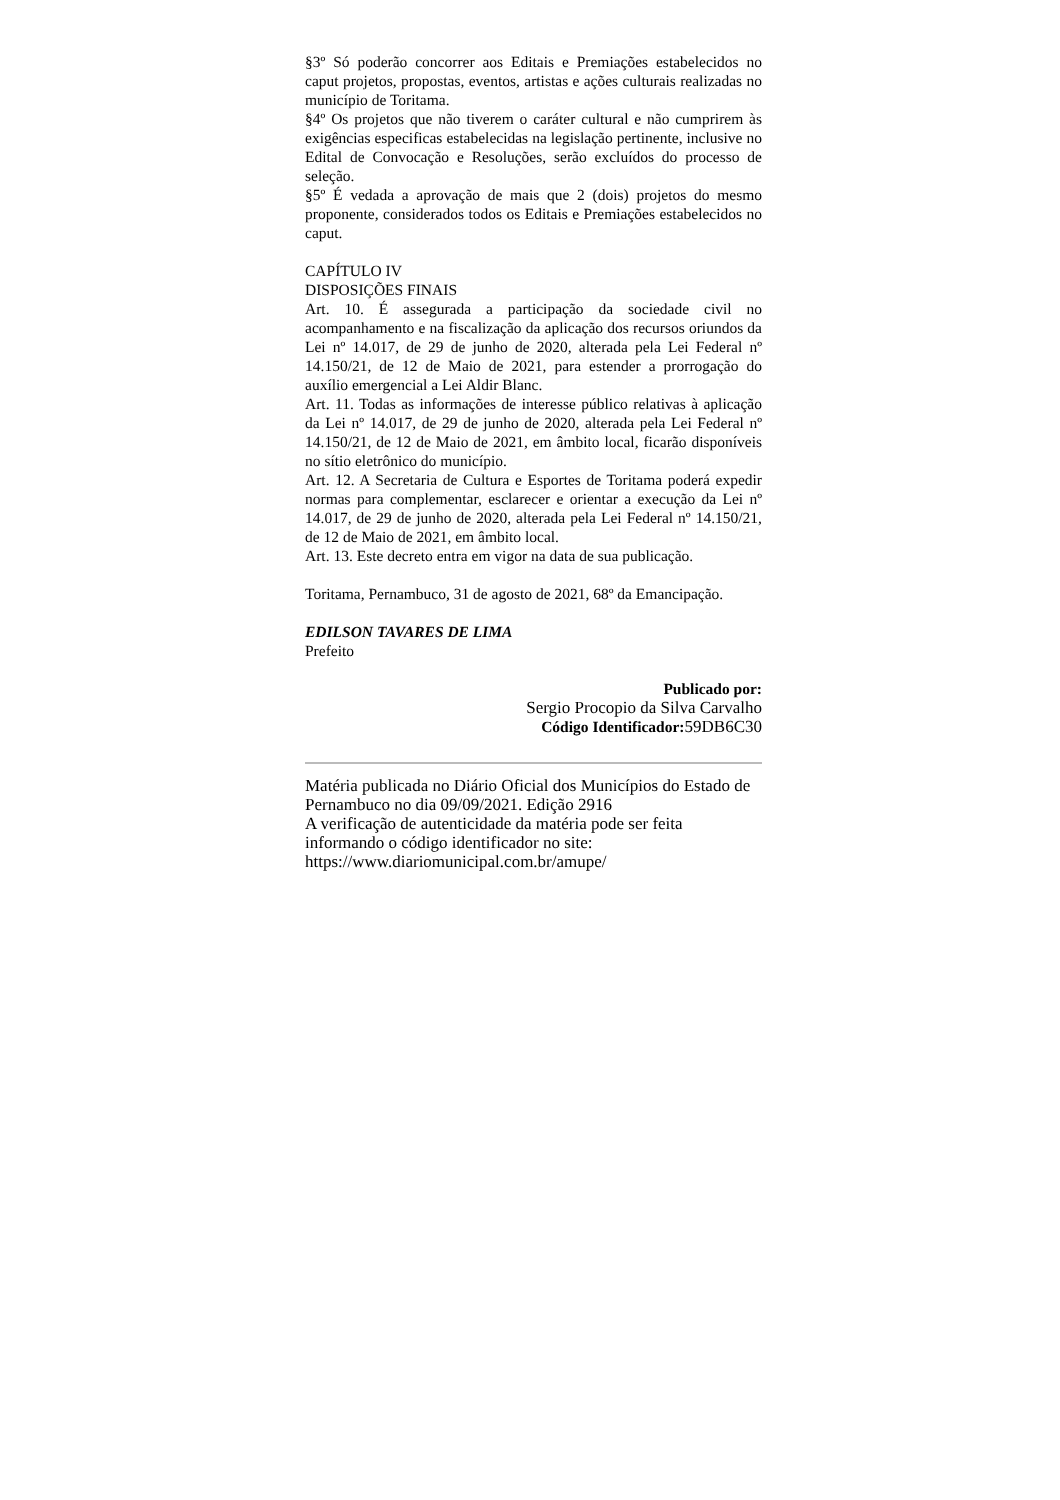§3º Só poderão concorrer aos Editais e Premiações estabelecidos no caput projetos, propostas, eventos, artistas e ações culturais realizadas no município de Toritama.
§4º Os projetos que não tiverem o caráter cultural e não cumprirem às exigências especificas estabelecidas na legislação pertinente, inclusive no Edital de Convocação e Resoluções, serão excluídos do processo de seleção.
§5º É vedada a aprovação de mais que 2 (dois) projetos do mesmo proponente, considerados todos os Editais e Premiações estabelecidos no caput.
CAPÍTULO IV
DISPOSIÇÕES FINAIS
Art. 10. É assegurada a participação da sociedade civil no acompanhamento e na fiscalização da aplicação dos recursos oriundos da Lei nº 14.017, de 29 de junho de 2020, alterada pela Lei Federal nº 14.150/21, de 12 de Maio de 2021, para estender a prorrogação do auxílio emergencial a Lei Aldir Blanc.
Art. 11. Todas as informações de interesse público relativas à aplicação da Lei nº 14.017, de 29 de junho de 2020, alterada pela Lei Federal nº 14.150/21, de 12 de Maio de 2021, em âmbito local, ficarão disponíveis no sítio eletrônico do município.
Art. 12. A Secretaria de Cultura e Esportes de Toritama poderá expedir normas para complementar, esclarecer e orientar a execução da Lei nº 14.017, de 29 de junho de 2020, alterada pela Lei Federal nº 14.150/21, de 12 de Maio de 2021, em âmbito local.
Art. 13. Este decreto entra em vigor na data de sua publicação.
Toritama, Pernambuco, 31 de agosto de 2021, 68º da Emancipação.
EDILSON TAVARES DE LIMA
Prefeito
Publicado por:
Sergio Procopio da Silva Carvalho
Código Identificador: 59DB6C30
Matéria publicada no Diário Oficial dos Municípios do Estado de Pernambuco no dia 09/09/2021. Edição 2916
A verificação de autenticidade da matéria pode ser feita informando o código identificador no site:
https://www.diariomunicipal.com.br/amupe/